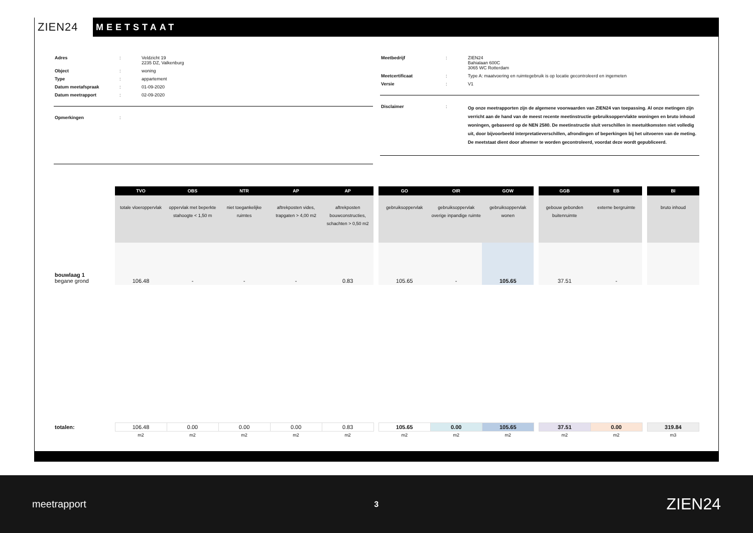ZIEN24
MEETSTAAT
| Adres | : | Veldzicht 19 2235 DZ, Valkenburg |
| Object | : | woning |
| Type | : | appartement |
| Datum meetafspraak | : | 01-09-2020 |
| Datum meetrapport | : | 02-09-2020 |
| Opmerkingen | : | |
| Meetbedrijf | : | ZIEN24 Bahialaan 600C 3065 WC Rotterdam |
| Meetcertificaat | : | Type A: maatvoering en ruimtegebruik is op locatie gecontroleerd en ingemeten |
| Versie | : | V1 |
| Disclaimer | : | Op onze meetrapporten zijn de algemene voorwaarden van ZIEN24 van toepassing. Al onze metingen zijn verricht aan de hand van de meest recente meetinstructie gebruiksoppervlakte woningen en bruto inhoud woningen, gebaseerd op de NEN 2580. De meetinstructie sluit verschillen in meetuitkomsten niet volledig uit, door bijvoorbeeld interpretatieverschillen, afrondingen of beperkingen bij het uitvoeren van de meting. De meetstaat dient door afnemer te worden gecontroleerd, voordat deze wordt gepubliceerd. |
| | TVO | OBS | NTR | AP | AP | | GO | OIR | GOW | | GGB | EB | | BI |
| --- | --- | --- | --- | --- | --- | --- | --- | --- | --- | --- | --- | --- | --- | --- |
| | totale vloeroppervlak | oppervlak met beperkte stahoogte < 1,50 m | niet toegankelijke ruimtes | aftrekposten vides, trapgaten > 4,00 m2 | aftrekposten bouwconstructies, schachten > 0,50 m2 | | gebruiksoppervlak | gebruiksoppervlak overige inpandige ruimte | gebruiksoppervlak wonen | | gebouw gebonden buitenruimte | externe bergruimte | | bruto inhoud |
| bouwlaag 1 begane grond | 106.48 | - | - | - | 0.83 | | 105.65 | - | 105.65 | | 37.51 | - | | |
| totalen: | 106.48 | 0.00 | 0.00 | 0.00 | 0.83 | | 105.65 | 0.00 | 105.65 | | 37.51 | 0.00 | | 319.84 |
| | m2 | m2 | m2 | m2 | m2 | | m2 | m2 | m2 | | m2 | m2 | | m3 |
meetrapport 3 ZIEN24